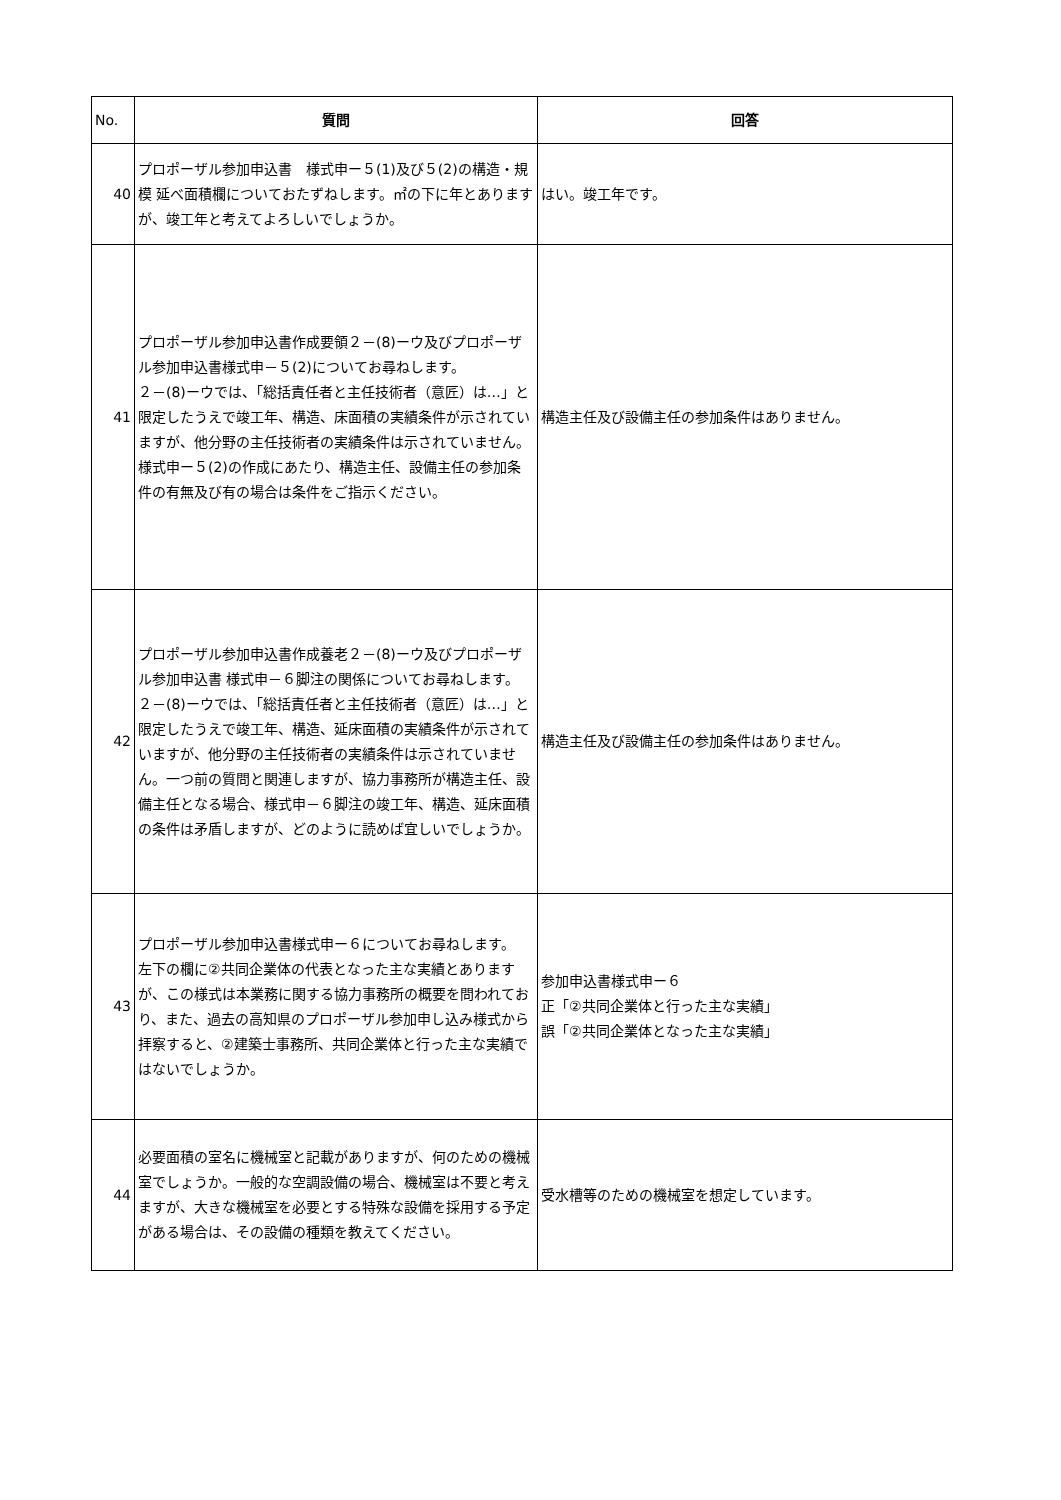| No. | 質問 | 回答 |
| --- | --- | --- |
| 40 | プロポーザル参加申込書 様式申ー５(1)及び５(2)の構造・規模 延べ面積欄についておたずねします。㎡の下に年とありますが、竣工年と考えてよろしいでしょうか。 | はい。竣工年です。 |
| 41 | プロポーザル参加申込書作成要領２－(8)ーウ及びプロポーザル参加申込書様式申－５(2)についてお尋ねします。 ２－(8)ーウでは、「総括責任者と主任技術者（意匠）は…」と限定したうえで竣工年、構造、床面積の実績条件が示されていますが、他分野の主任技術者の実績条件は示されていません。様式申ー５(2)の作成にあたり、構造主任、設備主任の参加条件の有無及び有の場合は条件をご指示ください。 | 構造主任及び設備主任の参加条件はありません。 |
| 42 | プロポーザル参加申込書作成養老２－(8)ーウ及びプロポーザル参加申込書 様式申－６脚注の関係についてお尋ねします。 ２－(8)ーウでは、「総括責任者と主任技術者（意匠）は…」と限定したうえで竣工年、構造、延床面積の実績条件が示されていますが、他分野の主任技術者の実績条件は示されていません。一つ前の質問と関連しますが、協力事務所が構造主任、設備主任となる場合、様式申－６脚注の竣工年、構造、延床面積の条件は矛盾しますが、どのように読めば宜しいでしょうか。 | 構造主任及び設備主任の参加条件はありません。 |
| 43 | プロポーザル参加申込書様式申ー６についてお尋ねします。 左下の欄に②共同企業体の代表となった主な実績とありますが、この様式は本業務に関する協力事務所の概要を問われており、また、過去の高知県のプロポーザル参加申し込み様式から拝察すると、②建築士事務所、共同企業体と行った主な実績ではないでしょうか。 | 参加申込書様式申ー６ 正「②共同企業体と行った主な実績」 誤「②共同企業体となった主な実績」 |
| 44 | 必要面積の室名に機械室と記載がありますが、何のための機械室でしょうか。一般的な空調設備の場合、機械室は不要と考えますが、大きな機械室を必要とする特殊な設備を採用する予定がある場合は、その設備の種類を教えてください。 | 受水槽等のための機械室を想定しています。 |